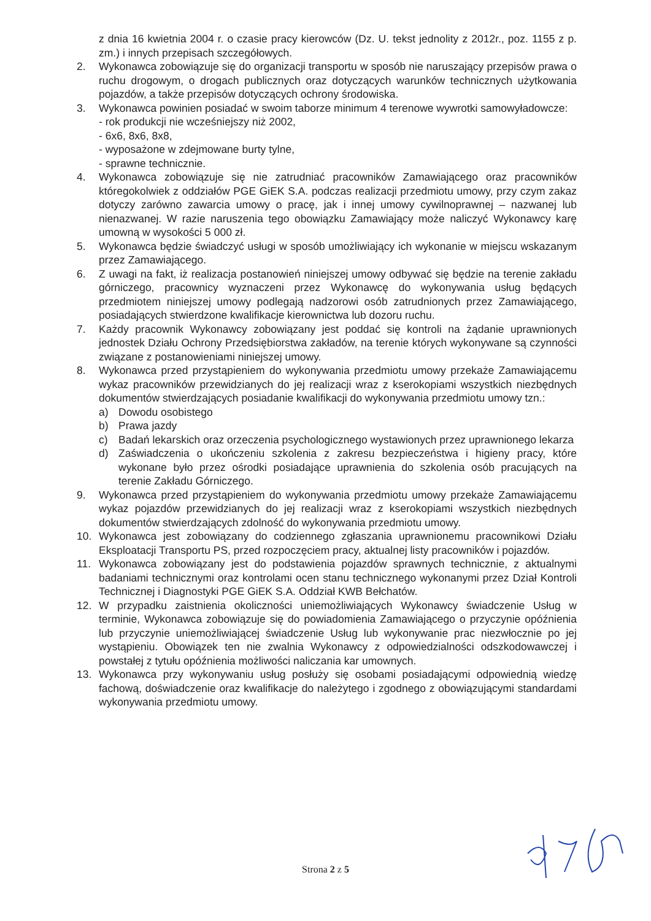z dnia 16 kwietnia 2004 r. o czasie pracy kierowców (Dz. U. tekst jednolity z 2012r., poz. 1155 z p. zm.) i innych przepisach szczegółowych.
2. Wykonawca zobowiązuje się do organizacji transportu w sposób nie naruszający przepisów prawa o ruchu drogowym, o drogach publicznych oraz dotyczących warunków technicznych użytkowania pojazdów, a także przepisów dotyczących ochrony środowiska.
3. Wykonawca powinien posiadać w swoim taborze minimum 4 terenowe wywrotki samowyładowcze:
- rok produkcji nie wcześniejszy niż 2002,
- 6x6, 8x6, 8x8,
- wyposażone w zdejmowane burty tylne,
- sprawne technicznie.
4. Wykonawca zobowiązuje się nie zatrudniać pracowników Zamawiającego oraz pracowników któregokolwiek z oddziałów PGE GiEK S.A. podczas realizacji przedmiotu umowy, przy czym zakaz dotyczy zarówno zawarcia umowy o pracę, jak i innej umowy cywilnoprawnej – nazwanej lub nienazwanej. W razie naruszenia tego obowiązku Zamawiający może naliczyć Wykonawcy karę umowną w wysokości 5 000 zł.
5. Wykonawca będzie świadczyć usługi w sposób umożliwiający ich wykonanie w miejscu wskazanym przez Zamawiającego.
6. Z uwagi na fakt, iż realizacja postanowień niniejszej umowy odbywać się będzie na terenie zakładu górniczego, pracownicy wyznaczeni przez Wykonawcę do wykonywania usług będących przedmiotem niniejszej umowy podlegają nadzorowi osób zatrudnionych przez Zamawiającego, posiadających stwierdzone kwalifikacje kierownictwa lub dozoru ruchu.
7. Każdy pracownik Wykonawcy zobowiązany jest poddać się kontroli na żądanie uprawnionych jednostek Działu Ochrony Przedsiębiorstwa zakładów, na terenie których wykonywane są czynności związane z postanowieniami niniejszej umowy.
8. Wykonawca przed przystąpieniem do wykonywania przedmiotu umowy przekaże Zamawiającemu wykaz pracowników przewidzianych do jej realizacji wraz z kserokopiami wszystkich niezbędnych dokumentów stwierdzających posiadanie kwalifikacji do wykonywania przedmiotu umowy tzn.:
a) Dowodu osobistego
b) Prawa jazdy
c) Badań lekarskich oraz orzeczenia psychologicznego wystawionych przez uprawnionego lekarza
d) Zaświadczenia o ukończeniu szkolenia z zakresu bezpieczeństwa i higieny pracy, które wykonane było przez ośrodki posiadające uprawnienia do szkolenia osób pracujących na terenie Zakładu Górniczego.
9. Wykonawca przed przystąpieniem do wykonywania przedmiotu umowy przekaże Zamawiającemu wykaz pojazdów przewidzianych do jej realizacji wraz z kserokopiami wszystkich niezbędnych dokumentów stwierdzających zdolność do wykonywania przedmiotu umowy.
10. Wykonawca jest zobowiązany do codziennego zgłaszania uprawnionemu pracownikowi Działu Eksploatacji Transportu PS, przed rozpoczęciem pracy, aktualnej listy pracowników i pojazdów.
11. Wykonawca zobowiązany jest do podstawienia pojazdów sprawnych technicznie, z aktualnymi badaniami technicznymi oraz kontrolami ocen stanu technicznego wykonanymi przez Dział Kontroli Technicznej i Diagnostyki PGE GiEK S.A. Oddział KWB Bełchatów.
12. W przypadku zaistnienia okoliczności uniemożliwiających Wykonawcy świadczenie Usług w terminie, Wykonawca zobowiązuje się do powiadomienia Zamawiającego o przyczynie opóźnienia lub przyczynie uniemożliwiającej świadczenie Usług lub wykonywanie prac niezwłocznie po jej wystąpieniu. Obowiązek ten nie zwalnia Wykonawcy z odpowiedzialności odszkodowawczej i powstałej z tytułu opóźnienia możliwości naliczania kar umownych.
13. Wykonawca przy wykonywaniu usług posłuży się osobami posiadającymi odpowiednią wiedzę fachową, doświadczenie oraz kwalifikacje do należytego i zgodnego z obowiązującymi standardami wykonywania przedmiotu umowy.
Strona 2 z 5